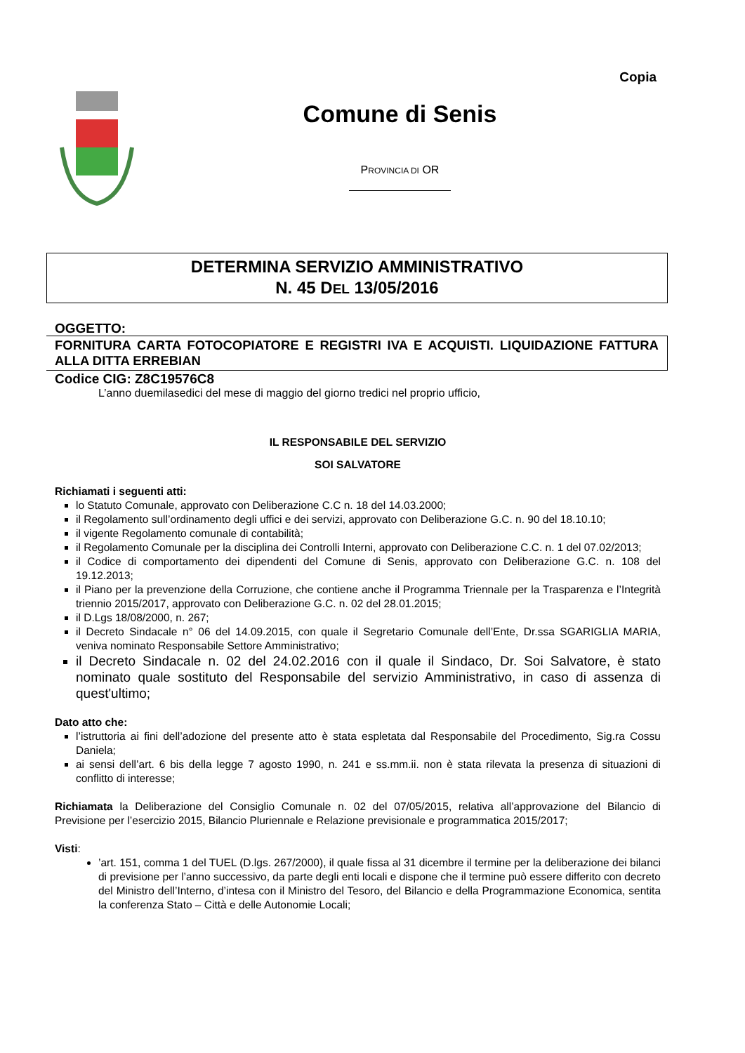Copia
Comune di Senis
PROVINCIA DI OR
DETERMINA SERVIZIO AMMINISTRATIVO
N. 45 DEL 13/05/2016
OGGETTO:
FORNITURA CARTA FOTOCOPIATORE E REGISTRI IVA E ACQUISTI. LIQUIDAZIONE FATTURA ALLA DITTA ERREBIAN
Codice CIG: Z8C19576C8
L’anno duemilasedici del mese di maggio del giorno tredici nel proprio ufficio,
IL RESPONSABILE DEL SERVIZIO
SOI SALVATORE
Richiamati i seguenti atti:
lo Statuto Comunale, approvato con Deliberazione C.C n. 18 del 14.03.2000;
il Regolamento sull’ordinamento degli uffici e dei servizi, approvato con Deliberazione G.C. n. 90 del 18.10.10;
il vigente Regolamento comunale di contabilità;
il Regolamento Comunale per la disciplina dei Controlli Interni, approvato con Deliberazione C.C. n. 1 del 07.02/2013;
il Codice di comportamento dei dipendenti del Comune di Senis, approvato con Deliberazione G.C. n. 108 del 19.12.2013;
il Piano per la prevenzione della Corruzione, che contiene anche il Programma Triennale per la Trasparenza e l’Integrità triennio 2015/2017, approvato con Deliberazione G.C. n. 02 del 28.01.2015;
il D.Lgs 18/08/2000, n. 267;
il Decreto Sindacale n° 06 del 14.09.2015, con quale il Segretario Comunale dell’Ente, Dr.ssa SGARIGLIA MARIA, veniva nominato Responsabile Settore Amministrativo;
il Decreto Sindacale n. 02 del 24.02.2016 con il quale il Sindaco, Dr. Soi Salvatore, è stato nominato quale sostituto del Responsabile del servizio Amministrativo, in caso di assenza di quest'ultimo;
Dato atto che:
l’istruttoria ai fini dell’adozione del presente atto è stata espletata dal Responsabile del Procedimento, Sig.ra Cossu Daniela;
ai sensi dell’art. 6 bis della legge 7 agosto 1990, n. 241 e ss.mm.ii. non è stata rilevata la presenza di situazioni di conflitto di interesse;
Richiamata la Deliberazione del Consiglio Comunale n. 02 del 07/05/2015, relativa all’approvazione del Bilancio di Previsione per l’esercizio 2015, Bilancio Pluriennale e Relazione previsionale e programmatica 2015/2017;
Visti:
’art. 151, comma 1 del TUEL (D.lgs. 267/2000), il quale fissa al 31 dicembre il termine per la deliberazione dei bilanci di previsione per l’anno successivo, da parte degli enti locali e dispone che il termine può essere differito con decreto del Ministro dell’Interno, d’intesa con il Ministro del Tesoro, del Bilancio e della Programmazione Economica, sentita la conferenza Stato – Città e delle Autonomie Locali;